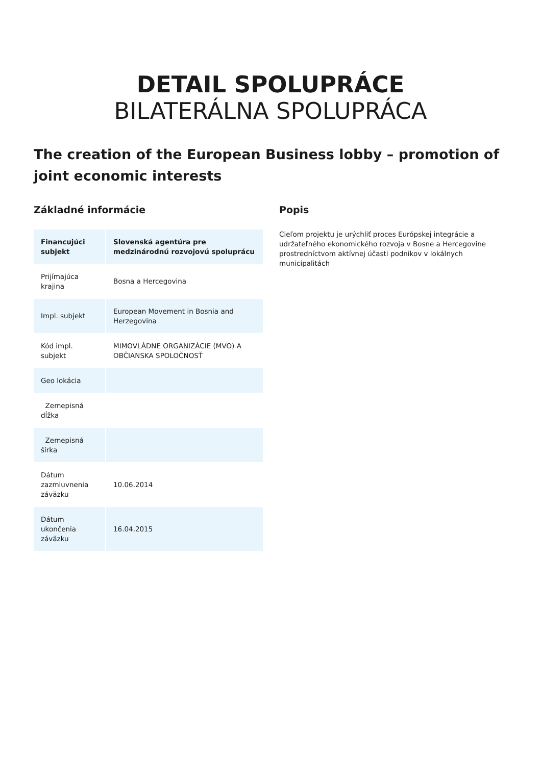DETAIL SPOLUPRÁCE
BILATERÁLNA SPOLUPRÁCA
The creation of the European Business lobby – promotion of joint economic interests
Základné informácie
| Financujúci subjekt | Slovenská agentúra pre medzinárodnú rozvojovú spoluprácu |
| --- | --- |
| Prijímajúca krajina | Bosna a Hercegovina |
| Impl. subjekt | European Movement in Bosnia and Herzegovina |
| Kód impl. subjekt | MIMOVLÁDNE ORGANIZÁCIE (MVO) A OBČIANSKA SPOLOČNOSŤ |
| Geo lokácia | |
| Zemepisná dĺžka | |
| Zemepisná šírka | |
| Dátum zazmluvnenia záväzku | 10.06.2014 |
| Dátum ukončenia záväzku | 16.04.2015 |
Popis
Cieľom projektu je urýchliť proces Európskej integrácie a udržateľného ekonomického rozvoja v Bosne a Hercegovine prostredníctvom aktívnej účasti podnikov v lokálnych municipalitách